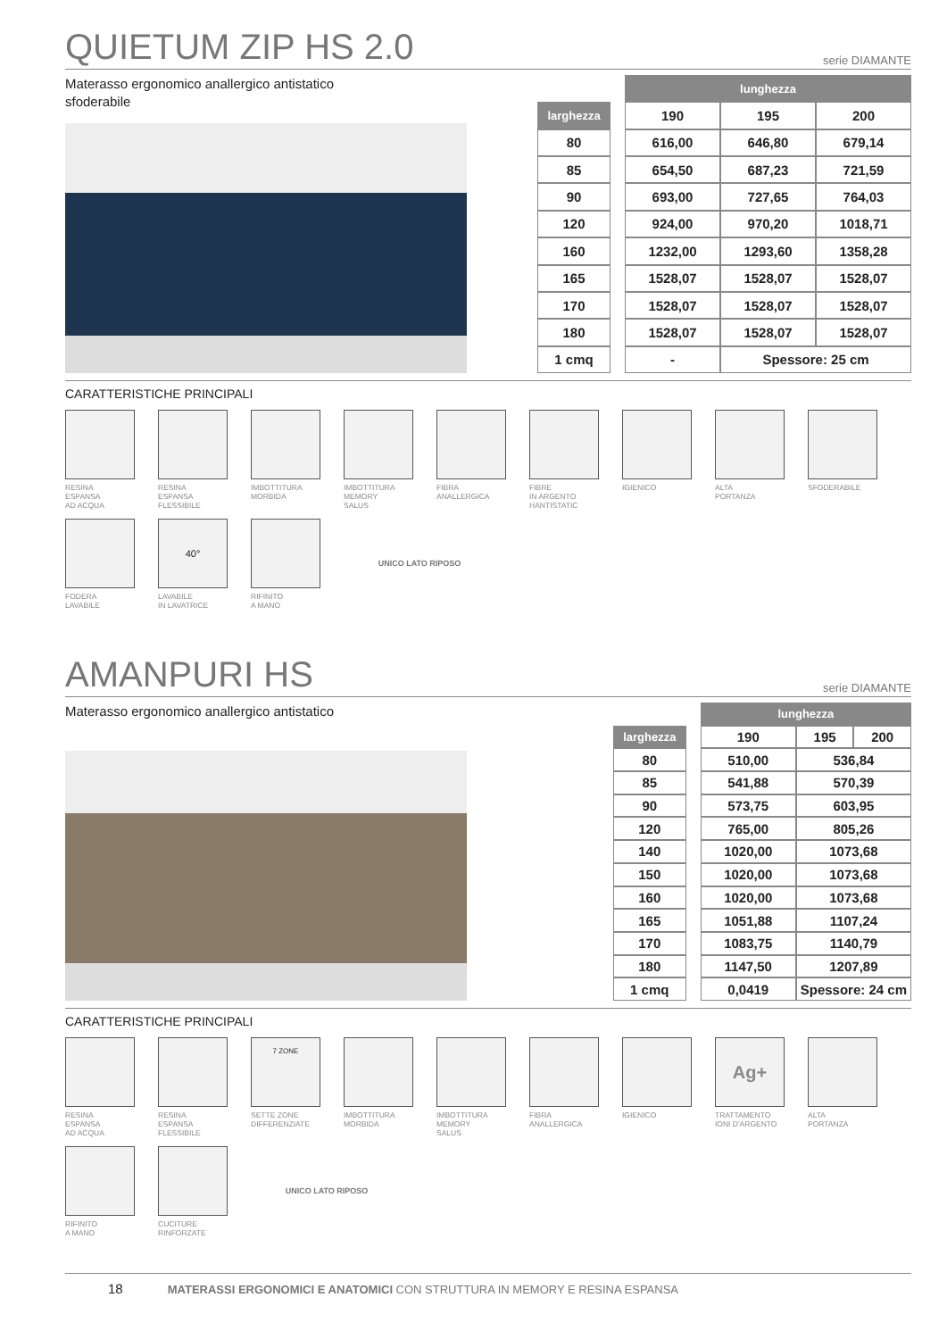QUIETUM ZIP HS 2.0
serie DIAMANTE
Materasso ergonomico anallergico antistatico
sfoderabile
| | | lunghezza | | |
| larghezza | | 190 | 195 | 200 |
| 80 | | 616,00 | 646,80 | 679,14 |
| 85 | | 654,50 | 687,23 | 721,59 |
| 90 | | 693,00 | 727,65 | 764,03 |
| 120 | | 924,00 | 970,20 | 1018,71 |
| 160 | | 1232,00 | 1293,60 | 1358,28 |
| 165 | | 1528,07 | 1528,07 | 1528,07 |
| 170 | | 1528,07 | 1528,07 | 1528,07 |
| 180 | | 1528,07 | 1528,07 | 1528,07 |
| 1 cmq | | - | Spessore: 25 cm | |
CARATTERISTICHE PRINCIPALI
RESINA
ESPANSA
AD ACQUA
RESINA
ESPANSA
FLESSIBILE
IMBOTTITURA
MORBIDA
IMBOTTITURA
MEMORY
SALUS
FIBRA
ANALLERGICA
FIBRE
IN ARGENTO
HANTISTATIC
IGIENICO
ALTA
PORTANZA
SFODERABILE
FODERA
LAVABILE
40°
LAVABILE
IN LAVATRICE
RIFINITO
A MANO
UNICO LATO RIPOSO
AMANPURI HS
serie DIAMANTE
Materasso ergonomico anallergico antistatico
| | | lunghezza | | |
| larghezza | | 190 | 195 | 200 |
| 80 | | 510,00 | 536,84 | |
| 85 | | 541,88 | 570,39 | |
| 90 | | 573,75 | 603,95 | |
| 120 | | 765,00 | 805,26 | |
| 140 | | 1020,00 | 1073,68 | |
| 150 | | 1020,00 | 1073,68 | |
| 160 | | 1020,00 | 1073,68 | |
| 165 | | 1051,88 | 1107,24 | |
| 170 | | 1083,75 | 1140,79 | |
| 180 | | 1147,50 | 1207,89 | |
| 1 cmq | | 0,0419 | Spessore: 24 cm | |
CARATTERISTICHE PRINCIPALI
RESINA
ESPANSA
AD ACQUA
RESINA
ESPANSA
FLESSIBILE
7 ZONE
SETTE ZONE
DIFFERENZIATE
IMBOTTITURA
MORBIDA
IMBOTTITURA
MEMORY
SALUS
FIBRA
ANALLERGICA
IGIENICO
Ag+
TRATTAMENTO
IONI D'ARGENTO
ALTA
PORTANZA
RIFINITO
A MANO
CUCITURE
RINFORZATE
UNICO LATO RIPOSO
18 MATERASSI ERGONOMICI E ANATOMICI CON STRUTTURA IN MEMORY E RESINA ESPANSA